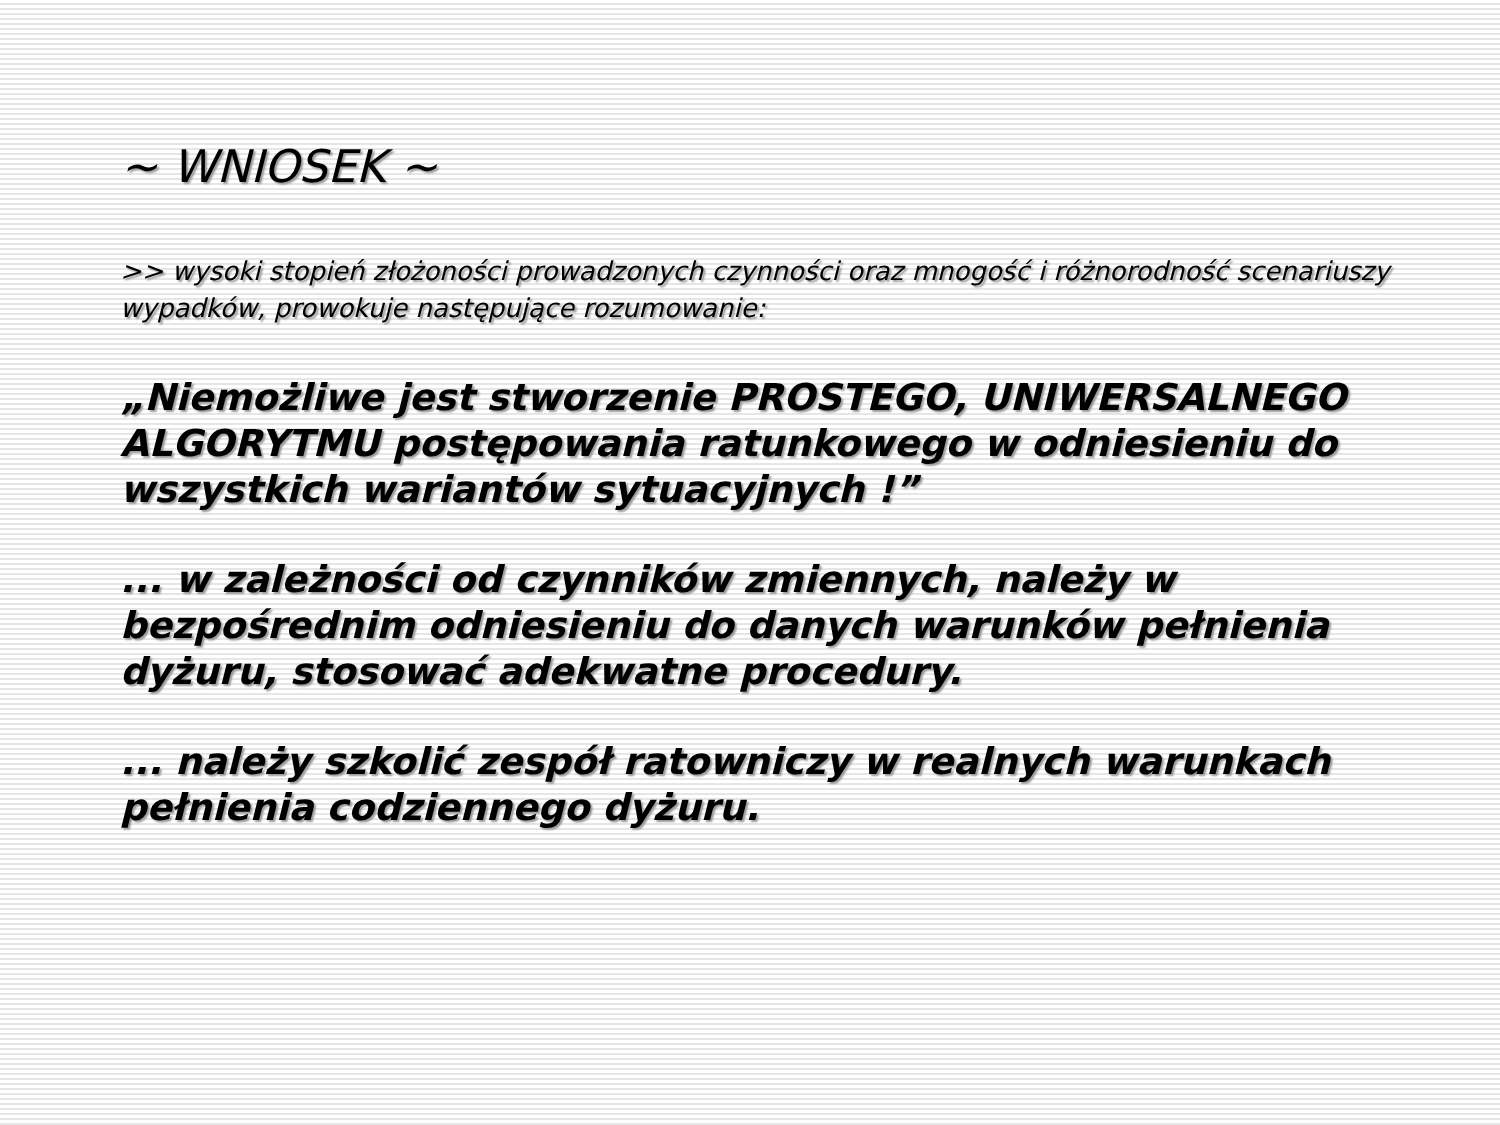~ WNIOSEK ~
>> wysoki stopień złożoności prowadzonych czynności oraz mnogość i różnorodność scenariuszy wypadków, prowokuje następujące rozumowanie:
„Niemożliwe jest stworzenie PROSTEGO, UNIWERSALNEGO ALGORYTMU postępowania ratunkowego w odniesieniu do wszystkich wariantów sytuacyjnych !”
... w zależności od czynników zmiennych, należy w bezpośrednim odniesieniu do danych warunków pełnienia dyżuru, stosować adekwatne procedury.
... należy szkolić zespół ratowniczy w realnych warunkach pełnienia codziennego dyżuru.